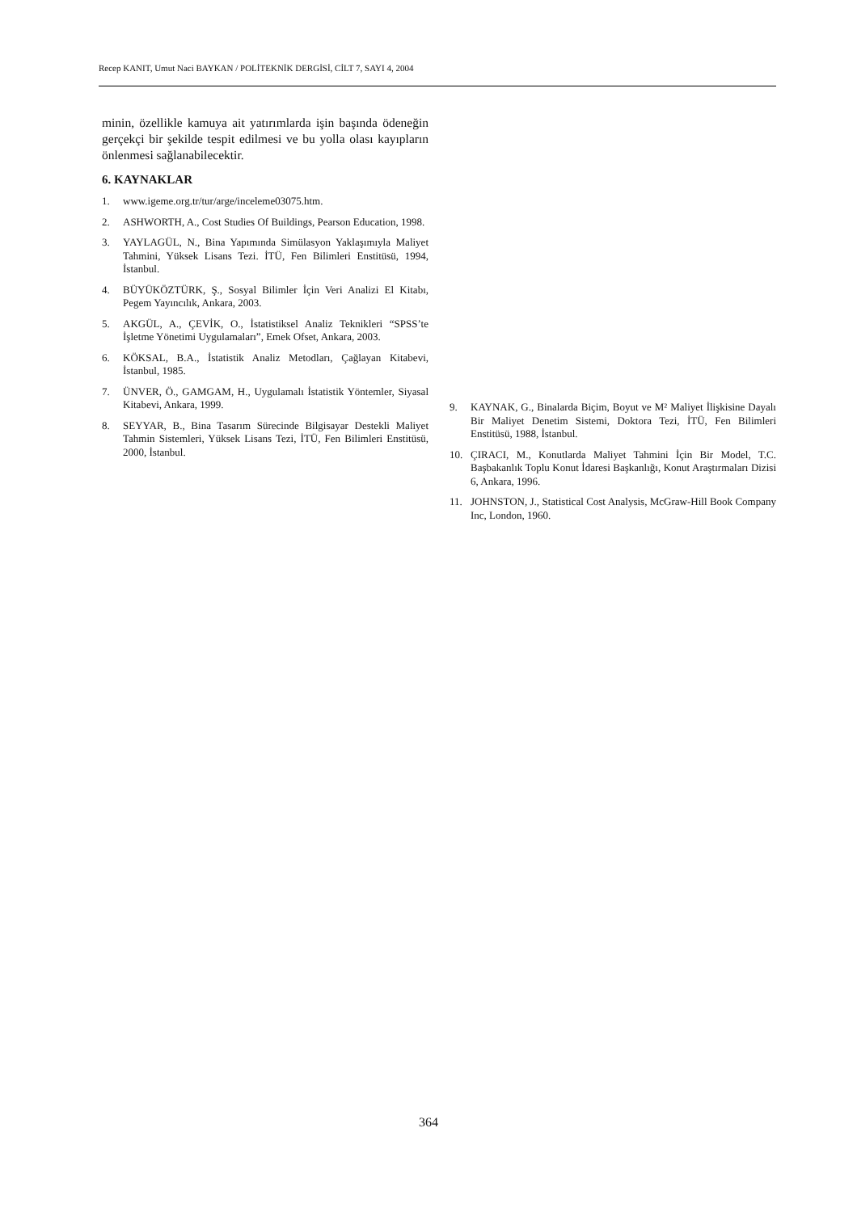Recep KANIT, Umut Naci BAYKAN / POLİTEKNİK DERGİSİ, CİLT 7, SAYI 4, 2004
minin, özellikle kamuya ait yatırımlarda işin başında ödeneğin gerçekçi bir şekilde tespit edilmesi ve bu yolla olası kayıpların önlenmesi sağlanabilecektir.
6. KAYNAKLAR
1. www.igeme.org.tr/tur/arge/inceleme03075.htm.
2. ASHWORTH, A., Cost Studies Of Buildings, Pearson Education, 1998.
3. YAYLAGÜL, N., Bina Yapımında Simülasyon Yaklaşımıyla Maliyet Tahmini, Yüksek Lisans Tezi. İTÜ, Fen Bilimleri Enstitüsü, 1994, İstanbul.
4. BÜYÜKÖZTÜRK, Ş., Sosyal Bilimler İçin Veri Analizi El Kitabı, Pegem Yayıncılık, Ankara, 2003.
5. AKGÜL, A., ÇEVİK, O., İstatistiksel Analiz Teknikleri “SPSS’te İşletme Yönetimi Uygulamaları”, Emek Ofset, Ankara, 2003.
6. KÖKSAL, B.A., İstatistik Analiz Metodları, Çağlayan Kitabevi, İstanbul, 1985.
7. ÜNVER, Ö., GAMGAM, H., Uygulamalı İstatistik Yöntemler, Siyasal Kitabevi, Ankara, 1999.
8. SEYYAR, B., Bina Tasarım Sürecinde Bilgisayar Destekli Maliyet Tahmin Sistemleri, Yüksek Lisans Tezi, İTÜ, Fen Bilimleri Enstitüsü, 2000, İstanbul.
9. KAYNAK, G., Binalarda Biçim, Boyut ve M² Maliyet İlişkisine Dayalı Bir Maliyet Denetim Sistemi, Doktora Tezi, İTÜ, Fen Bilimleri Enstitüsü, 1988, İstanbul.
10. ÇIRACI, M., Konutlarda Maliyet Tahmini İçin Bir Model, T.C. Başbakanlık Toplu Konut İdaresi Başkanlığı, Konut Araştırmaları Dizisi 6, Ankara, 1996.
11. JOHNSTON, J., Statistical Cost Analysis, McGraw-Hill Book Company Inc, London, 1960.
364